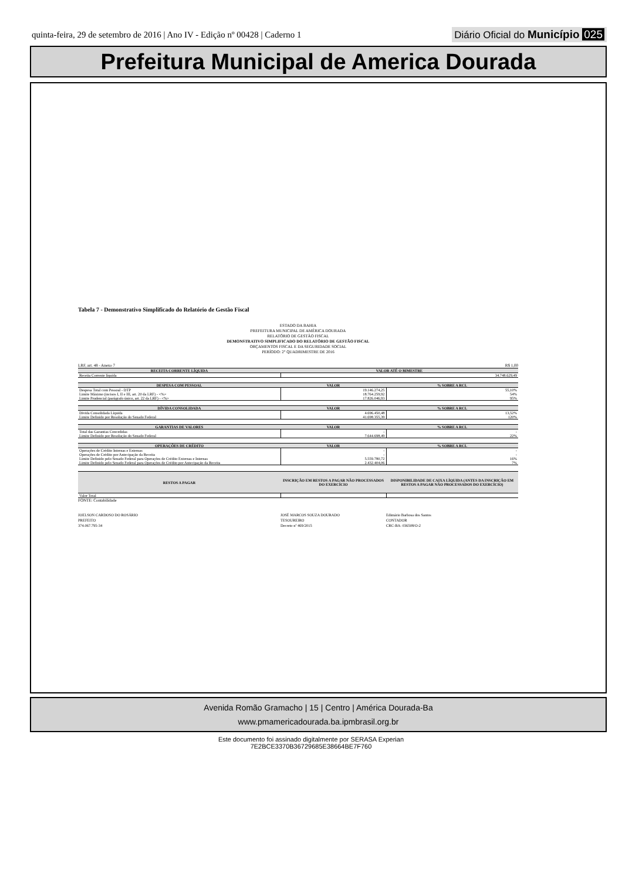quinta-feira, 29 de setembro de 2016 | Ano IV - Edição nº 00428 | Caderno 1 Diário Oficial do Município 025
Prefeitura Municipal de America Dourada
Tabela 7 - Demonstrativo Simplificado do Relatório de Gestão Fiscal
ESTADO DA BAHIA
PREFEITURA MUNICIPAL DE AMÉRICA DOURADA
RELATÓRIO DE GESTÃO FISCAL
DEMONSTRATIVO SIMPLIFICADO DO RELATÓRIO DE GESTÃO FISCAL
ORÇAMENTOS FISCAL E DA SEGURIDADE SOCIAL
PERÍODO: 2° QUADRIMESTRE DE 2016
LRF, art. 48 - Anexo 7 R$ 1,00
| RECEITA CORRENTE LÍQUIDA | VALOR ATÉ O BIMESTRE |
| --- | --- |
| Receita Corrente líquida | 34.748.629,49 |
| DESPESA COM PESSOAL | VALOR | % SOBRE A RCL |
| --- | --- | --- |
| Despesa Total com Pessoal - DTP | 19.146.274,25 | 55,10% |
| Limite Máximo (incisos I, II e III, art. 20 da LRF) - <%> | 18.764.259,92 | 54% |
| Limite Prudencial (parágrafo único, art. 22 da LRF) - <%> | 17.826.046,93 | 95% |
| DÍVIDA CONSOLIDADA | VALOR | % SOBRE A RCL |
| --- | --- | --- |
| Dívida Consolidada Líquida | 4.696.450,48 | 13,52% |
| Limite Definido por Resolução do Senado Federal | 41.698.355,39 | 120% |
| GARANTIAS DE VALORES | VALOR | % SOBRE A RCL |
| --- | --- | --- |
| Total das Garantias Concedidas | - | - |
| Limite Definido por Resolução do Senado Federal | 7.644.698,49 | 22% |
| OPERAÇÕES DE CRÉDITO | VALOR | % SOBRE A RCL |
| --- | --- | --- |
| Operações de Crédito Internas e Externas | - | - |
| Operações de Crédito por Antecipação da Receita | - | - |
| Limite Definido pelo Senado Federal para Operações de Crédito Externas e Internas | 5.559.780,72 | 16% |
| Limite Definido pelo Senado Federal para Operações de Crédito por Antecipação da Receita | 2.432.404,06 | 7% |
| RESTOS A PAGAR | INSCRIÇÃO EM RESTOS A PAGAR NÃO PROCESSADOS DO EXERCÍCIO | DISPONIBILIDADE DE CAIXA LÍQUIDA (ANTES DA INSCRIÇÃO EM RESTOS A PAGAR NÃO PROCESSADOS DO EXERCÍCIO) |
| --- | --- | --- |
| Valor Total | | |
FONTE: Contabilidade
JOELSON CARDOSO DO ROSÁRIO
PREFEITO
374.067.795-34
JOSÉ MARCOS SOUZA DOURADO
TESOUREIRO
Decreto nº 469/2015
Edimário Barbosa dos Santos
CONTADOR
CRC-BA: 036508/O-2
Avenida Romão Gramacho | 15 | Centro | América Dourada-Ba
www.pmamericadourada.ba.ipmbrasil.org.br
Este documento foi assinado digitalmente por SERASA Experian
7E2BCE3370B36729685E38664BE7F760